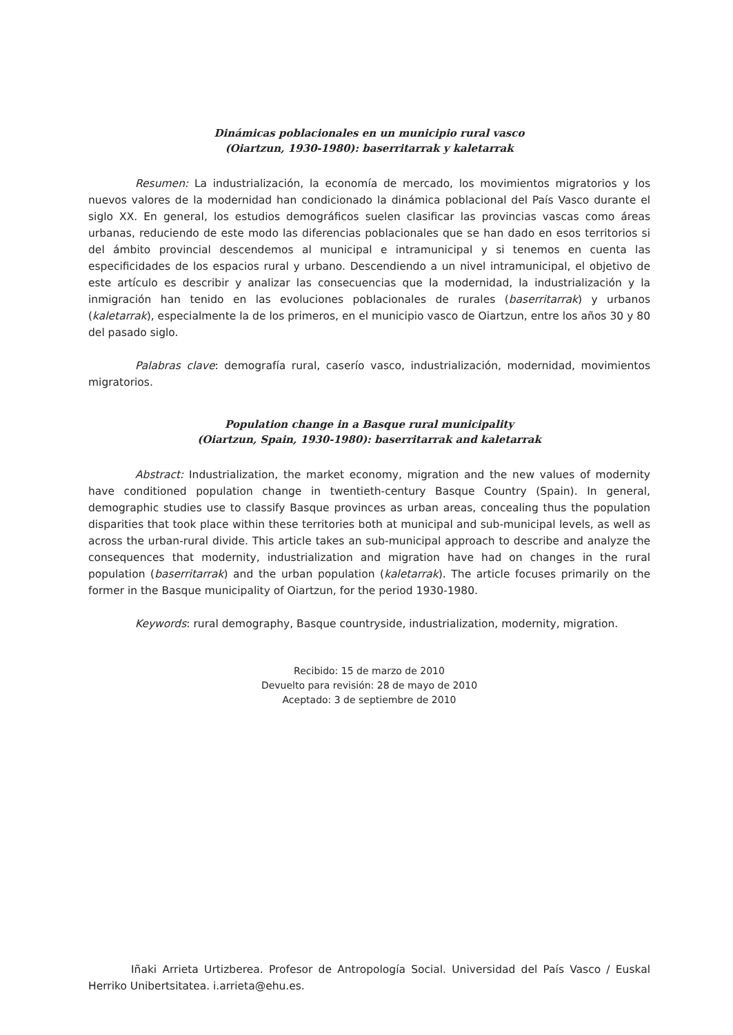Dinámicas poblacionales en un municipio rural vasco
(Oiartzun, 1930-1980): baserritarrak y kaletarrak
Resumen: La industrialización, la economía de mercado, los movimientos migratorios y los nuevos valores de la modernidad han condicionado la dinámica poblacional del País Vasco durante el siglo XX. En general, los estudios demográficos suelen clasificar las provincias vascas como áreas urbanas, reduciendo de este modo las diferencias poblacionales que se han dado en esos territorios si del ámbito provincial descendemos al municipal e intramunicipal y si tenemos en cuenta las especificidades de los espacios rural y urbano. Descendiendo a un nivel intramunicipal, el objetivo de este artículo es describir y analizar las consecuencias que la modernidad, la industrialización y la inmigración han tenido en las evoluciones poblacionales de rurales (baserritarrak) y urbanos (kaletarrak), especialmente la de los primeros, en el municipio vasco de Oiartzun, entre los años 30 y 80 del pasado siglo.
Palabras clave: demografía rural, caserío vasco, industrialización, modernidad, movimientos migratorios.
Population change in a Basque rural municipality
(Oiartzun, Spain, 1930-1980): baserritarrak and kaletarrak
Abstract: Industrialization, the market economy, migration and the new values of modernity have conditioned population change in twentieth-century Basque Country (Spain). In general, demographic studies use to classify Basque provinces as urban areas, concealing thus the population disparities that took place within these territories both at municipal and sub-municipal levels, as well as across the urban-rural divide. This article takes an sub-municipal approach to describe and analyze the consequences that modernity, industrialization and migration have had on changes in the rural population (baserritarrak) and the urban population (kaletarrak). The article focuses primarily on the former in the Basque municipality of Oiartzun, for the period 1930-1980.
Keywords: rural demography, Basque countryside, industrialization, modernity, migration.
Recibido: 15 de marzo de 2010
Devuelto para revisión: 28 de mayo de 2010
Aceptado: 3 de septiembre de 2010
Iñaki Arrieta Urtizberea. Profesor de Antropología Social. Universidad del País Vasco / Euskal Herriko Unibertsitatea. i.arrieta@ehu.es.